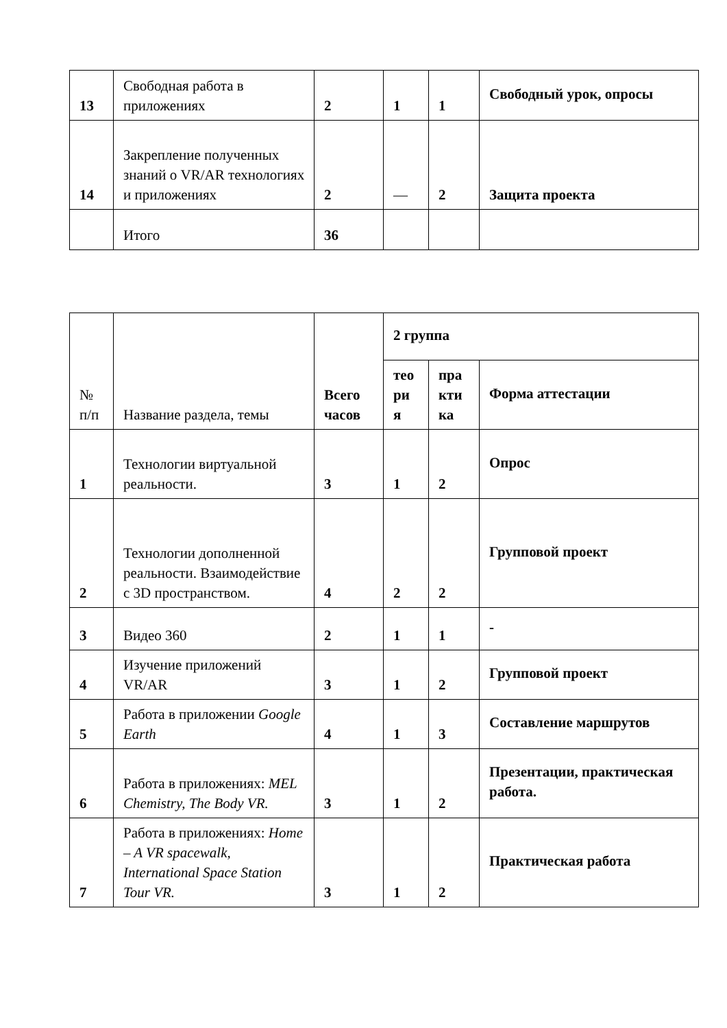| 13 | Свободная работа в приложениях | 2 | 1 | 1 | Свободный урок, опросы |
| 14 | Закрепление полученных знаний о VR/AR технологиях и приложениях | 2 | — | 2 | Защита проекта |
| | Итого | 36 | | | |
| № п/п | Название раздела, темы | Всего часов | 2 группа | | |
| --- | --- | --- | --- | --- | --- |
| | | | тео ри я | пра кти ка | Форма аттестации |
| 1 | Технологии виртуальной реальности. | 3 | 1 | 2 | Опрос |
| 2 | Технологии дополненной реальности. Взаимодействие с 3D пространством. | 4 | 2 | 2 | Групповой проект |
| 3 | Видео 360 | 2 | 1 | 1 | - |
| 4 | Изучение приложений VR/AR | 3 | 1 | 2 | Групповой проект |
| 5 | Работа в приложении Google Earth | 4 | 1 | 3 | Составление маршрутов |
| 6 | Работа в приложениях: MEL Chemistry, The Body VR. | 3 | 1 | 2 | Презентации, практическая работа. |
| 7 | Работа в приложениях: Home – A VR spacewalk, International Space Station Tour VR. | 3 | 1 | 2 | Практическая работа |